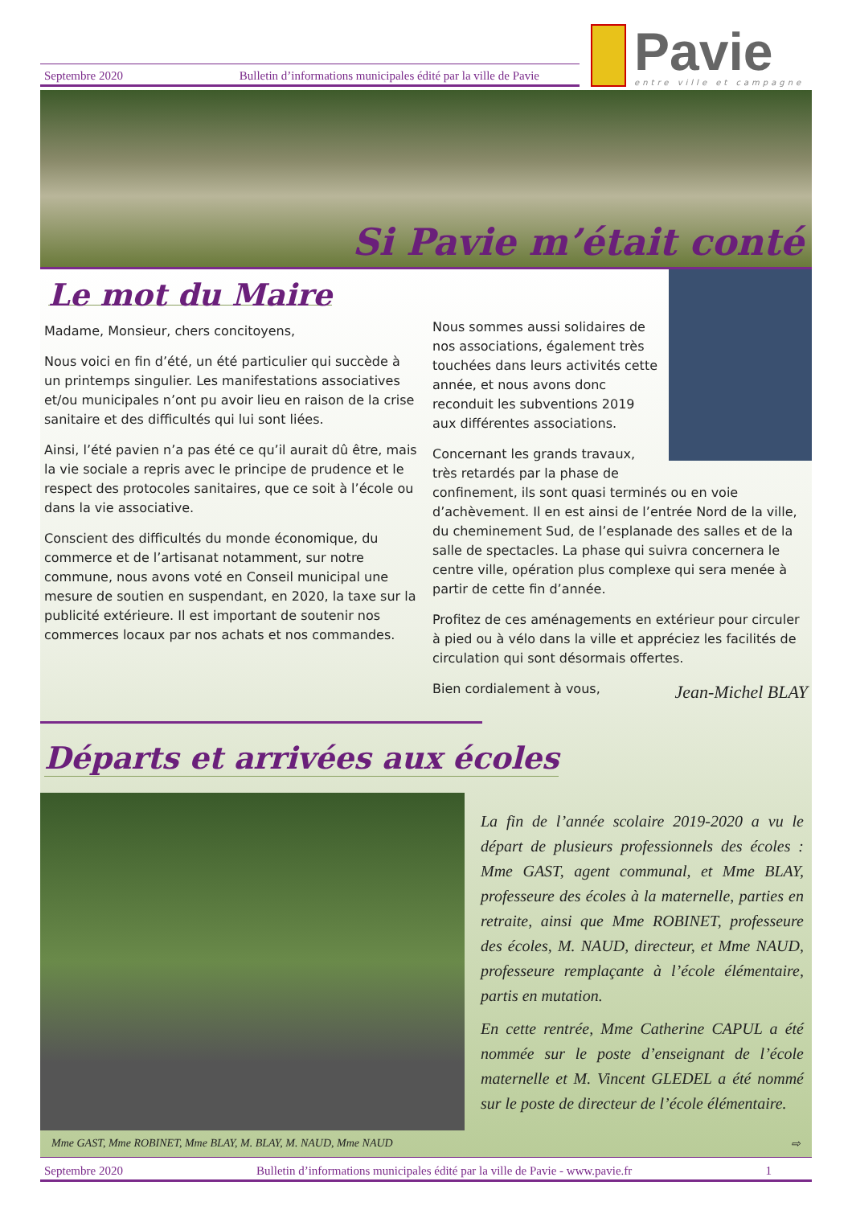Septembre 2020 Bulletin d’informations municipales édité par la ville de Pavie
Pavie
entre ville et campagne
Si Pavie m’était conté
Le mot du Maire
Madame, Monsieur, chers concitoyens,
Nous voici en fin d’été, un été particulier qui succède à un printemps singulier. Les manifestations associatives et/ou municipales n’ont pu avoir lieu en raison de la crise sanitaire et des difficultés qui lui sont liées.
Ainsi, l’été pavien n’a pas été ce qu’il aurait dû être, mais la vie sociale a repris avec le principe de prudence et le respect des protocoles sanitaires, que ce soit à l’école ou dans la vie associative.
Conscient des difficultés du monde économique, du commerce et de l’artisanat notamment, sur notre commune, nous avons voté en Conseil municipal une mesure de soutien en suspendant, en 2020, la taxe sur la publicité extérieure. Il est important de soutenir nos commerces locaux par nos achats et nos commandes.
Nous sommes aussi solidaires de nos associations, également très touchées dans leurs activités cette année, et nous avons donc reconduit les subventions 2019 aux différentes associations.
Concernant les grands travaux, très retardés par la phase de confinement, ils sont quasi terminés ou en voie d’achèvement. Il en est ainsi de l’entrée Nord de la ville, du cheminement Sud, de l’esplanade des salles et de la salle de spectacles. La phase qui suivra concernera le centre ville, opération plus complexe qui sera menée à partir de cette fin d’année.
Profitez de ces aménagements en extérieur pour circuler à pied ou à vélo dans la ville et appréciez les facilités de circulation qui sont désormais offertes.
Bien cordialement à vous,
Jean-Michel BLAY
Départs et arrivées aux écoles
La fin de l’année scolaire 2019-2020 a vu le départ de plusieurs professionnels des écoles : Mme GAST, agent communal, et Mme BLAY, professeure des écoles à la maternelle, parties en retraite, ainsi que Mme ROBINET, professeure des écoles, M. NAUD, directeur, et Mme NAUD, professeure remplaçante à l’école élémentaire, partis en mutation.
En cette rentrée, Mme Catherine CAPUL a été nommée sur le poste d’enseignant de l’école maternelle et M. Vincent GLEDEL a été nommé sur le poste de directeur de l’école élémentaire.
Mme GAST, Mme ROBINET, Mme BLAY, M. BLAY, M. NAUD, Mme NAUD ⇨
Septembre 2020 Bulletin d’informations municipales édité par la ville de Pavie - www.pavie.fr 1